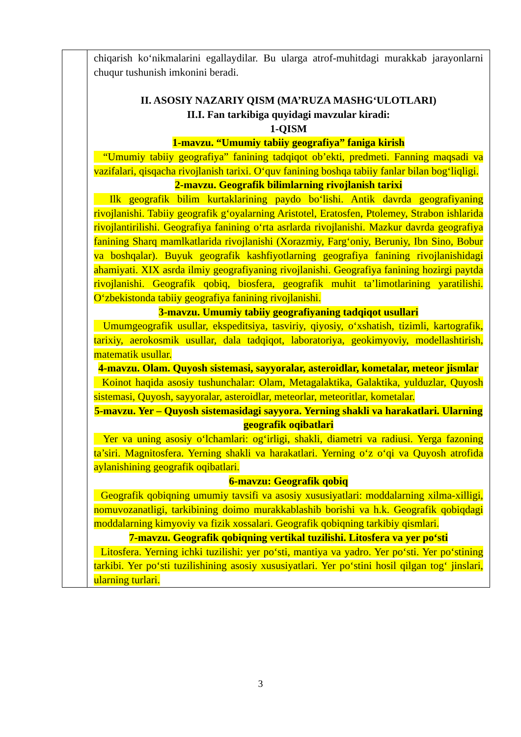| | chiqarish ko‘nikmalarini egallaydilar. Bu ularga atrof-muhitdagi murakkab jarayonlarni chuqur tushunish imkonini beradi. II. ASOSIY NAZARIY QISM (MA’RUZA MASHG‘ULOTLARI) II.I. Fan tarkibiga quyidagi mavzular kiradi: 1-QISM 1-mavzu. “Umumiy tabiiy geografiya” faniga kirish “Umumiy tabiiy geografiya” fanining tadqiqot ob’ekti, predmeti. Fanning maqsadi va vazifalari, qisqacha rivojlanish tarixi. O‘quv fanining boshqa tabiiy fanlar bilan bog‘liqligi. 2-mavzu. Geografik bilimlarning rivojlanish tarixi Ilk geografik bilim kurtaklarining paydo bo‘lishi. Antik davrda geografiyaning rivojlanishi. Tabiiy geografik g‘oyalarning Aristotel, Eratosfen, Ptolemey, Strabon ishlarida rivojlantirilishi. Geografiya fanining o‘rta asrlarda rivojlanishi. Mazkur davrda geografiya fanining Sharq mamlkatlarida rivojlanishi (Xorazmiy, Farg‘oniy, Beruniy, Ibn Sino, Bobur va boshqalar). Buyuk geografik kashfiyotlarning geografiya fanining rivojlanishidagi ahamiyati. XIX asrda ilmiy geografiyaning rivojlanishi. Geografiya fanining hozirgi paytda rivojlanishi. Geografik qobiq, biosfera, geografik muhit ta’limotlarining yaratilishi. O‘zbekistonda tabiiy geografiya fanining rivojlanishi. 3-mavzu. Umumiy tabiiy geografiyaning tadqiqot usullari Umumgeografik usullar, ekspeditsiya, tasviriy, qiyosiy, o‘xshatish, tizimli, kartografik, tarixiy, aerokosmik usullar, dala tadqiqot, laboratoriya, geokimyoviy, modellashtirish, matematik usullar. 4-mavzu. Olam. Quyosh sistemasi, sayyoralar, asteroidlar, kometalar, meteor jismlar Koinot haqida asosiy tushunchalar: Olam, Metagalaktika, Galaktika, yulduzlar, Quyosh sistemasi, Quyosh, sayyoralar, asteroidlar, meteorlar, meteoritlar, kometalar. 5-mavzu. Yer – Quyosh sistemasidagi sayyora. Yerning shakli va harakatlari. Ularning geografik oqibatlari Yer va uning asosiy o‘lchamlari: og‘irligi, shakli, diametri va radiusi. Yerga fazoning ta’siri. Magnitosfera. Yerning shakli va harakatlari. Yerning o‘z o‘qi va Quyosh atrofida aylanishining geografik oqibatlari. 6-mavzu: Geografik qobiq Geografik qobiqning umumiy tavsifi va asosiy xususiyatlari: moddalarning xilma-xilligi, nomuvozanatligi, tarkibining doimo murakkablashib borishi va h.k. Geografik qobiqdagi moddalarning kimyoviy va fizik xossalari. Geografik qobiqning tarkibiy qismlari. 7-mavzu. Geografik qobiqning vertikal tuzilishi. Litosfera va yer po‘sti Litosfera. Yerning ichki tuzilishi: yer po‘sti, mantiya va yadro. Yer po‘sti. Yer po‘stining tarkibi. Yer po‘sti tuzilishining asosiy xususiyatlari. Yer po‘stini hosil qilgan tog‘ jinslari, ularning turlari. |
3